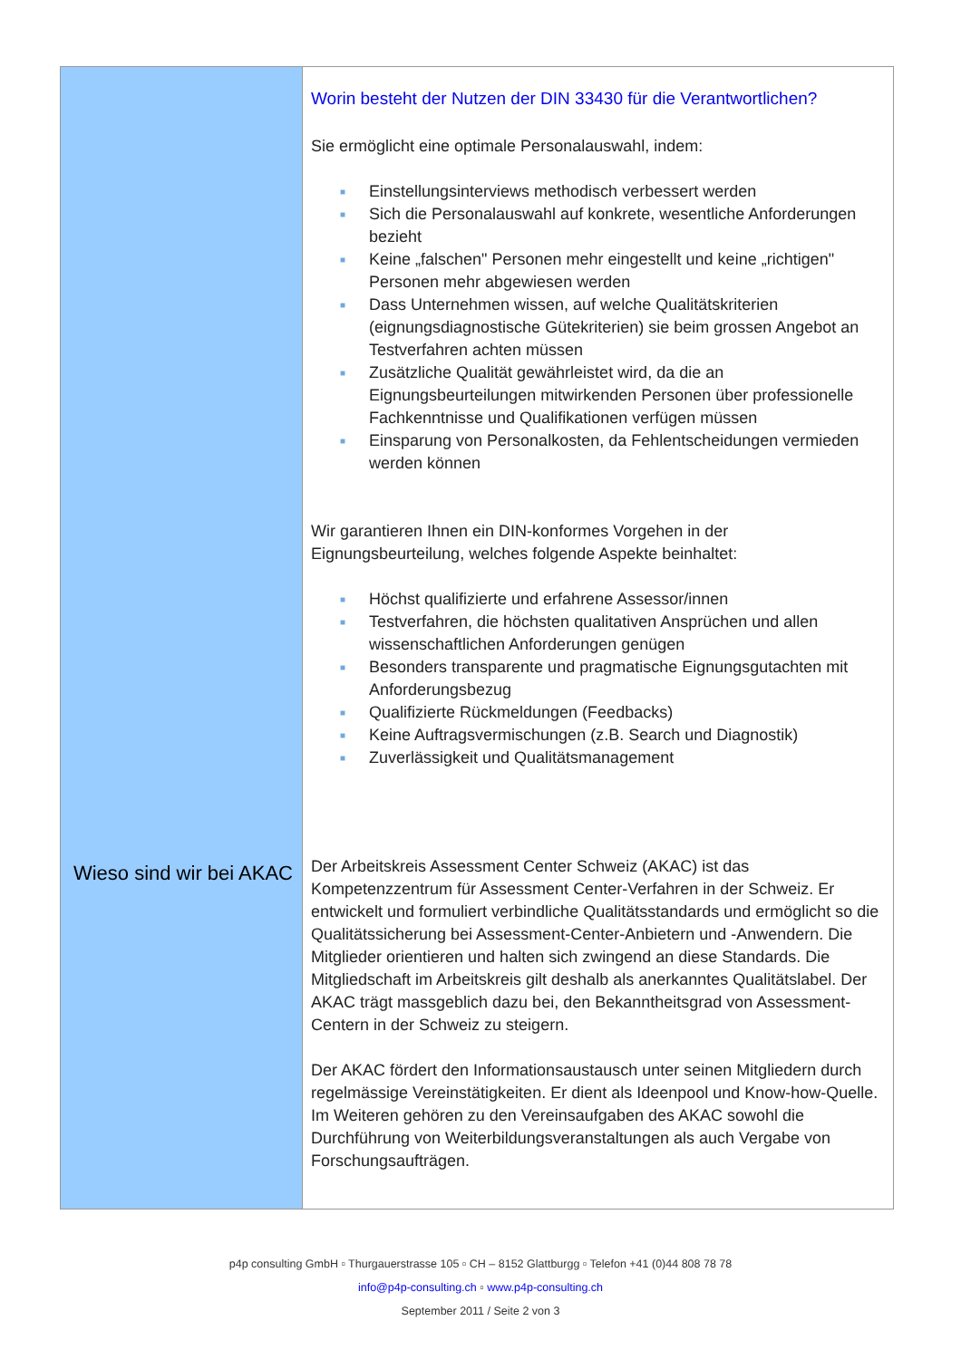Wieso sind wir bei AKAC
Worin besteht der Nutzen der DIN 33430 für die Verantwortlichen?
Sie ermöglicht eine optimale Personalauswahl, indem:
■ Einstellungsinterviews methodisch verbessert werden
■ Sich die Personalauswahl auf konkrete, wesentliche Anforderungen bezieht
■ Keine „falschen" Personen mehr eingestellt und keine „richtigen" Personen mehr abgewiesen werden
■ Dass Unternehmen wissen, auf welche Qualitätskriterien (eignungsdiagnostische Gütekriterien) sie beim grossen Angebot an Testverfahren achten müssen
■ Zusätzliche Qualität gewährleistet wird, da die an Eignungsbeurteilungen mitwirkenden Personen über professionelle Fachkenntnisse und Qualifikationen verfügen müssen
■ Einsparung von Personalkosten, da Fehlentscheidungen vermieden werden können
Wir garantieren Ihnen ein DIN-konformes Vorgehen in der Eignungsbeurteilung, welches folgende Aspekte beinhaltet:
■ Höchst qualifizierte und erfahrene Assessor/innen
■ Testverfahren, die höchsten qualitativen Ansprüchen und allen wissenschaftlichen Anforderungen genügen
■ Besonders transparente und pragmatische Eignungsgutachten mit Anforderungsbezug
■ Qualifizierte Rückmeldungen (Feedbacks)
■ Keine Auftragsvermischungen (z.B. Search und Diagnostik)
■ Zuverlässigkeit und Qualitätsmanagement
Der Arbeitskreis Assessment Center Schweiz (AKAC) ist das Kompetenzzentrum für Assessment Center-Verfahren in der Schweiz. Er entwickelt und formuliert verbindliche Qualitätsstandards und ermöglicht so die Qualitätssicherung bei Assessment-Center-Anbietern und -Anwendern. Die Mitglieder orientieren und halten sich zwingend an diese Standards. Die Mitgliedschaft im Arbeitskreis gilt deshalb als anerkanntes Qualitätslabel. Der AKAC trägt massgeblich dazu bei, den Bekanntheitsgrad von Assessment-Centern in der Schweiz zu steigern.
Der AKAC fördert den Informationsaustausch unter seinen Mitgliedern durch regelmässige Vereinstätigkeiten. Er dient als Ideenpool und Know-how-Quelle. Im Weiteren gehören zu den Vereinsaufgaben des AKAC sowohl die Durchführung von Weiterbildungsveranstaltungen als auch Vergabe von Forschungsaufträgen.
p4p consulting GmbH ▫ Thurgauerstrasse 105 ▫ CH – 8152 Glattburgg ▫ Telefon +41 (0)44 808 78 78
info@p4p-consulting.ch ▫ www.p4p-consulting.ch
September 2011 / Seite 2 von 3